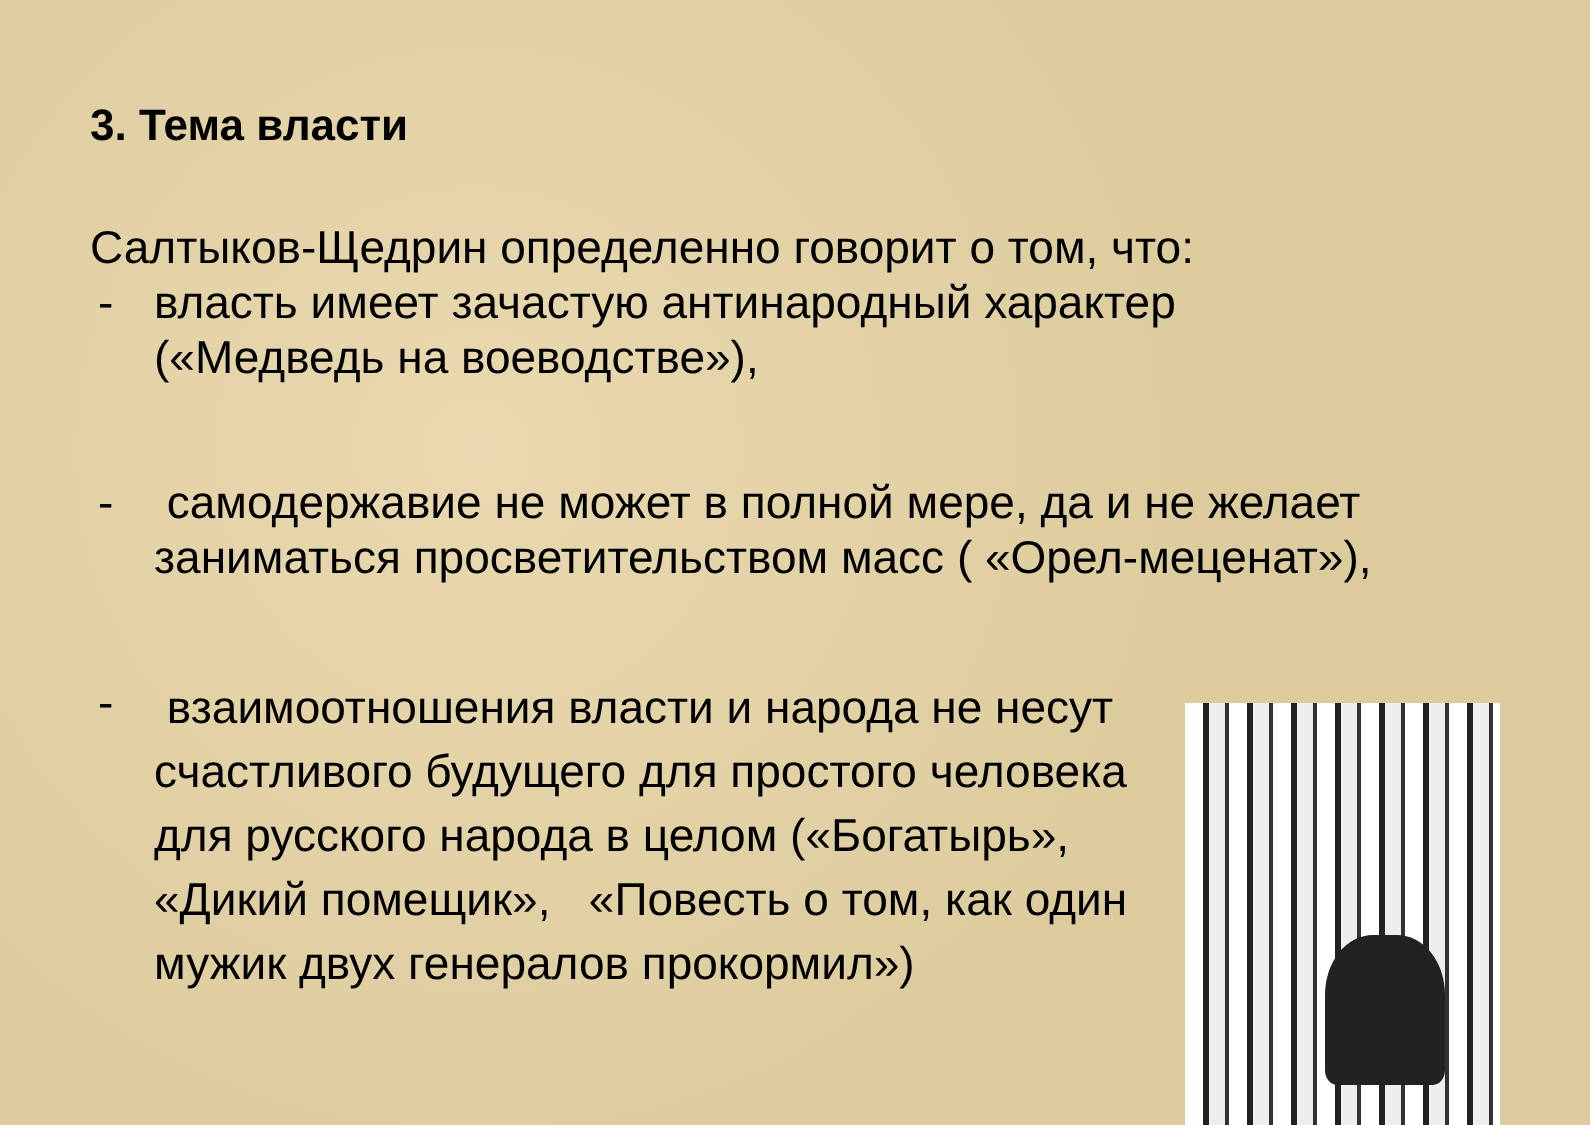3. Тема власти
Салтыков-Щедрин определенно говорит о том, что:
- власть имеет зачастую антинародный характер («Медведь на воеводстве»),
- самодержавие не может в полной мере, да и не желает заниматься просветительством масс ( «Орел-меценат»),
- взаимоотношения власти и народа не несут счастливого будущего для простого человека для русского народа в целом («Богатырь», «Дикий помещик», «Повесть о том, как один мужик двух генералов прокормил»)